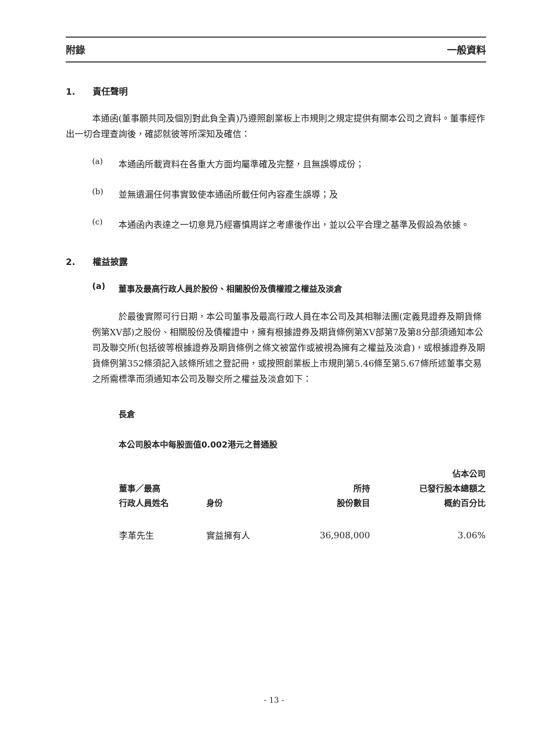附錄 一般資料
1. 責任聲明
本通函(董事願共同及個別對此負全責)乃遵照創業板上市規則之規定提供有關本公司之資料。董事經作出一切合理查詢後，確認就彼等所深知及確信：
(a)
本通函所載資料在各重大方面均屬準確及完整，且無誤導成份；
(b)
並無遺漏任何事實致使本通函所載任何內容產生誤導；及
(c)
本通函內表達之一切意見乃經審慎周詳之考慮後作出，並以公平合理之基準及假設為依據。
2. 權益披露
(a)
董事及最高行政人員於股份、相關股份及債權證之權益及淡倉
於最後實際可行日期，本公司董事及最高行政人員在本公司及其相聯法團(定義見證券及期貨條例第XV部)之股份、相關股份及債權證中，擁有根據證券及期貨條例第XV部第7及第8分部須通知本公司及聯交所(包括彼等根據證券及期貨條例之條文被當作或被視為擁有之權益及淡倉)，或根據證券及期貨條例第352條須記入該條所述之登記冊，或按照創業板上市規則第5.46條至第5.67條所述董事交易之所需標準而須通知本公司及聯交所之權益及淡倉如下：
長倉
本公司股本中每股面值0.002港元之普通股
| 董事／最高 行政人員姓名 | 身份 | 所持 股份數目 | 佔本公司 已發行股本總額之 概約百分比 |
| --- | --- | --- | --- |
| 李革先生 | 實益擁有人 | 36,908,000 | 3.06% |
- 13 -